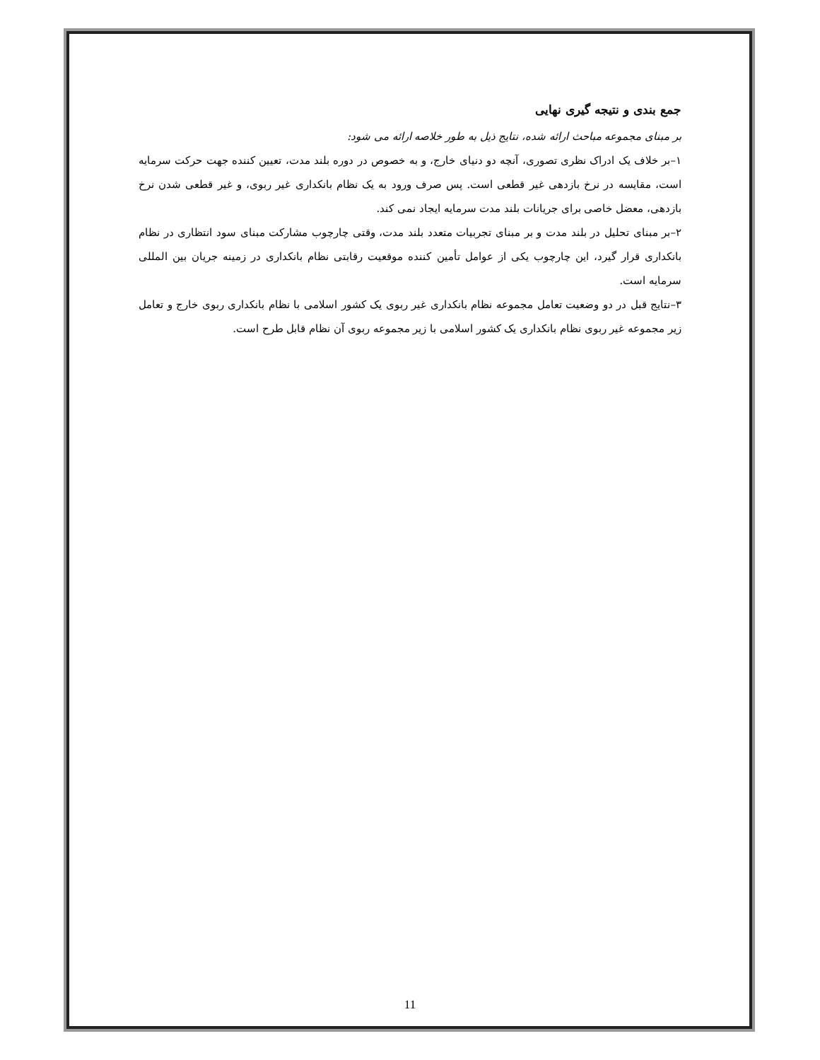جمع بندی و نتیجه گیری نهایی
بر مبنای مجموعه مباحث ارائه شده، نتایج ذیل به طور خلاصه ارائه می شود:
۱–بر خلاف یک ادراک نظری تصوری، آنچه دو دنیای خارج، و به خصوص در دوره بلند مدت، تعیین کننده جهت حرکت سرمایه است، مقایسه در نرخ بازدهی غیر قطعی است. پس صرف ورود به یک نظام بانکداری غیر ربوی، و غیر قطعی شدن نرخ بازدهی، معضل خاصی برای جریانات بلند مدت سرمایه ایجاد نمی کند.
۲–بر مبنای تحلیل در بلند مدت و بر مبنای تجربیات متعدد بلند مدت، وقتی چارچوب مشارکت مبنای سود انتظاری در نظام بانکداری قرار گیرد، این چارچوب یکی از عوامل تأمین کننده موقعیت رقابتی نظام بانکداری در زمینه جریان بین المللی سرمایه است.
۳–نتایج قبل در دو وضعیت تعامل مجموعه نظام بانکداری غیر ربوی یک کشور اسلامی با نظام بانکداری ربوی خارج و تعامل زیر مجموعه غیر ربوی نظام بانکداری یک کشور اسلامی با زیر مجموعه ربوی آن نظام قابل طرح است.
11